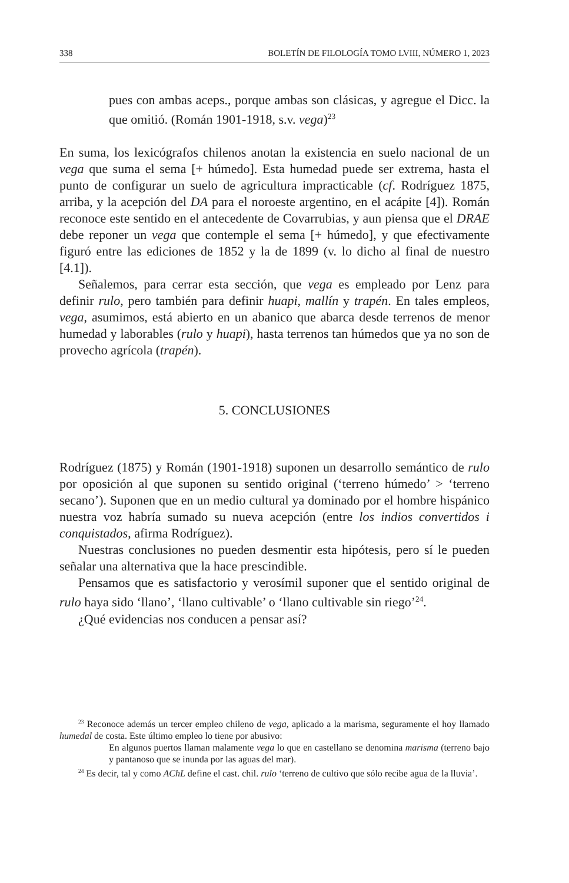338 BOLETÍN DE FILOLOGÍA TOMO LVIII, NÚMERO 1, 2023
pues con ambas aceps., porque ambas son clásicas, y agregue el Dicc. la que omitió. (Román 1901-1918, s.v. vega)<sup>23</sup>
En suma, los lexicógrafos chilenos anotan la existencia en suelo nacional de un vega que suma el sema [+ húmedo]. Esta humedad puede ser extrema, hasta el punto de configurar un suelo de agricultura impracticable (cf. Rodríguez 1875, arriba, y la acepción del DA para el noroeste argentino, en el acápite [4]). Román reconoce este sentido en el antecedente de Covarrubias, y aun piensa que el DRAE debe reponer un vega que contemple el sema [+ húmedo], y que efectivamente figuró entre las ediciones de 1852 y la de 1899 (v. lo dicho al final de nuestro [4.1]).
Señalemos, para cerrar esta sección, que vega es empleado por Lenz para definir rulo, pero también para definir huapi, mallín y trapén. En tales empleos, vega, asumimos, está abierto en un abanico que abarca desde terrenos de menor humedad y laborables (rulo y huapi), hasta terrenos tan húmedos que ya no son de provecho agrícola (trapén).
5. CONCLUSIONES
Rodríguez (1875) y Román (1901-1918) suponen un desarrollo semántico de rulo por oposición al que suponen su sentido original (‘terreno húmedo’ > ‘terreno secano’). Suponen que en un medio cultural ya dominado por el hombre hispánico nuestra voz habría sumado su nueva acepción (entre los indios convertidos i conquistados, afirma Rodríguez).
Nuestras conclusiones no pueden desmentir esta hipótesis, pero sí le pueden señalar una alternativa que la hace prescindible.
Pensamos que es satisfactorio y verosímil suponer que el sentido original de rulo haya sido ‘llano’, ‘llano cultivable’ o ‘llano cultivable sin riego’<sup>24</sup>.
¿Qué evidencias nos conducen a pensar así?
<sup>23</sup> Reconoce además un tercer empleo chileno de vega, aplicado a la marisma, seguramente el hoy llamado humedal de costa. Este último empleo lo tiene por abusivo:
En algunos puertos llaman malamente vega lo que en castellano se denomina marisma (terreno bajo y pantanoso que se inunda por las aguas del mar).
<sup>24</sup> Es decir, tal y como AChL define el cast. chil. rulo ‘terreno de cultivo que sólo recibe agua de la lluvia’.